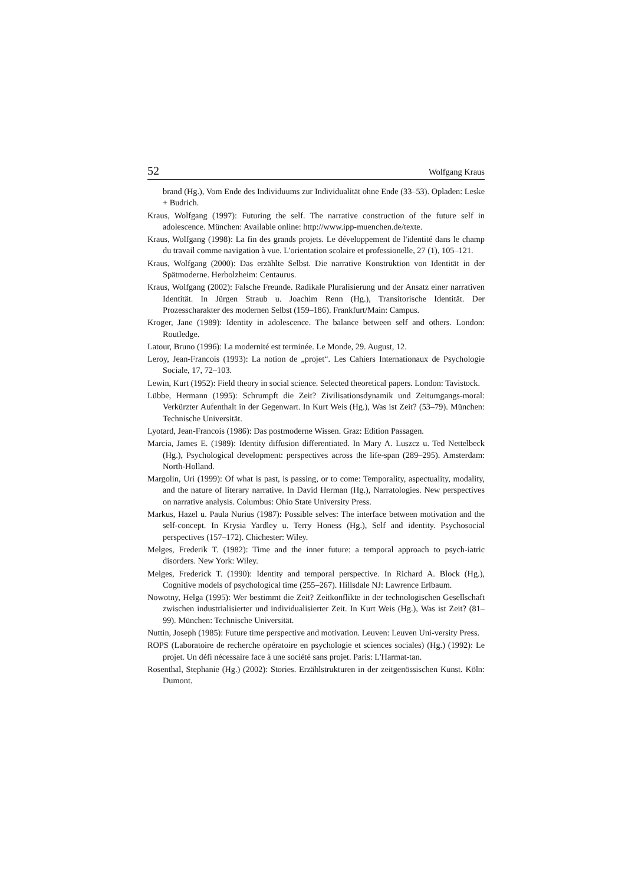52 Wolfgang Kraus
brand (Hg.), Vom Ende des Individuums zur Individualität ohne Ende (33–53). Opladen: Leske + Budrich.
Kraus, Wolfgang (1997): Futuring the self. The narrative construction of the future self in adolescence. München: Available online: http://www.ipp-muenchen.de/texte.
Kraus, Wolfgang (1998): La fin des grands projets. Le développement de l'identité dans le champ du travail comme navigation à vue. L'orientation scolaire et professionelle, 27 (1), 105–121.
Kraus, Wolfgang (2000): Das erzählte Selbst. Die narrative Konstruktion von Identität in der Spätmoderne. Herbolzheim: Centaurus.
Kraus, Wolfgang (2002): Falsche Freunde. Radikale Pluralisierung und der Ansatz einer narrativen Identität. In Jürgen Straub u. Joachim Renn (Hg.), Transitorische Identität. Der Prozesscharakter des modernen Selbst (159–186). Frankfurt/Main: Campus.
Kroger, Jane (1989): Identity in adolescence. The balance between self and others. London: Routledge.
Latour, Bruno (1996): La modernité est terminée. Le Monde, 29. August, 12.
Leroy, Jean-Francois (1993): La notion de „projet“. Les Cahiers Internationaux de Psychologie Sociale, 17, 72–103.
Lewin, Kurt (1952): Field theory in social science. Selected theoretical papers. London: Tavistock.
Lübbe, Hermann (1995): Schrumpft die Zeit? Zivilisationsdynamik und Zeitumgangs-moral: Verkürzter Aufenthalt in der Gegenwart. In Kurt Weis (Hg.), Was ist Zeit? (53–79). München: Technische Universität.
Lyotard, Jean-Francois (1986): Das postmoderne Wissen. Graz: Edition Passagen.
Marcia, James E. (1989): Identity diffusion differentiated. In Mary A. Luszcz u. Ted Nettelbeck (Hg.), Psychological development: perspectives across the life-span (289–295). Amsterdam: North-Holland.
Margolin, Uri (1999): Of what is past, is passing, or to come: Temporality, aspectuality, modality, and the nature of literary narrative. In David Herman (Hg.), Narratologies. New perspectives on narrative analysis. Columbus: Ohio State University Press.
Markus, Hazel u. Paula Nurius (1987): Possible selves: The interface between motivation and the self-concept. In Krysia Yardley u. Terry Honess (Hg.), Self and identity. Psychosocial perspectives (157–172). Chichester: Wiley.
Melges, Frederik T. (1982): Time and the inner future: a temporal approach to psych-iatric disorders. New York: Wiley.
Melges, Frederick T. (1990): Identity and temporal perspective. In Richard A. Block (Hg.), Cognitive models of psychological time (255–267). Hillsdale NJ: Lawrence Erlbaum.
Nowotny, Helga (1995): Wer bestimmt die Zeit? Zeitkonflikte in der technologischen Gesellschaft zwischen industrialisierter und individualisierter Zeit. In Kurt Weis (Hg.), Was ist Zeit? (81–99). München: Technische Universität.
Nuttin, Joseph (1985): Future time perspective and motivation. Leuven: Leuven Uni-versity Press.
ROPS (Laboratoire de recherche opératoire en psychologie et sciences sociales) (Hg.) (1992): Le projet. Un défi nécessaire face à une société sans projet. Paris: L'Harmat-tan.
Rosenthal, Stephanie (Hg.) (2002): Stories. Erzählstrukturen in der zeitgenössischen Kunst. Köln: Dumont.